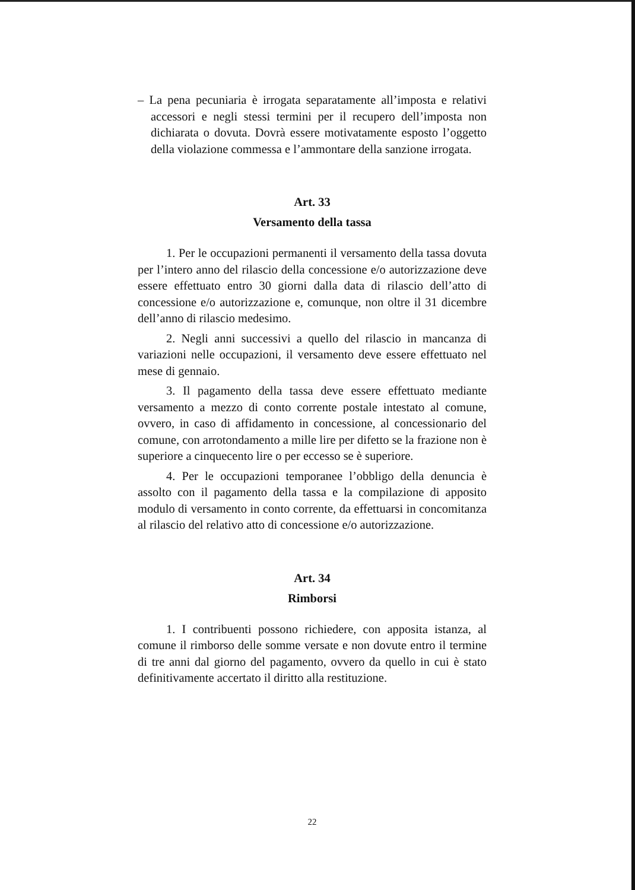– La pena pecuniaria è irrogata separatamente all’imposta e relativi accessori e negli stessi termini per il recupero dell’imposta non dichiarata o dovuta. Dovrà essere motivatamente esposto l’oggetto della violazione commessa e l’ammontare della sanzione irrogata.
Art. 33
Versamento della tassa
1. Per le occupazioni permanenti il versamento della tassa dovuta per l’intero anno del rilascio della concessione e/o autorizzazione deve essere effettuato entro 30 giorni dalla data di rilascio dell’atto di concessione e/o autorizzazione e, comunque, non oltre il 31 dicembre dell’anno di rilascio medesimo.
2. Negli anni successivi a quello del rilascio in mancanza di variazioni nelle occupazioni, il versamento deve essere effettuato nel mese di gennaio.
3. Il pagamento della tassa deve essere effettuato mediante versamento a mezzo di conto corrente postale intestato al comune, ovvero, in caso di affidamento in concessione, al concessionario del comune, con arrotondamento a mille lire per difetto se la frazione non è superiore a cinquecento lire o per eccesso se è superiore.
4. Per le occupazioni temporanee l’obbligo della denuncia è assolto con il pagamento della tassa e la compilazione di apposito modulo di versamento in conto corrente, da effettuarsi in concomitanza al rilascio del relativo atto di concessione e/o autorizzazione.
Art. 34
Rimborsi
1. I contribuenti possono richiedere, con apposita istanza, al comune il rimborso delle somme versate e non dovute entro il termine di tre anni dal giorno del pagamento, ovvero da quello in cui è stato definitivamente accertato il diritto alla restituzione.
22